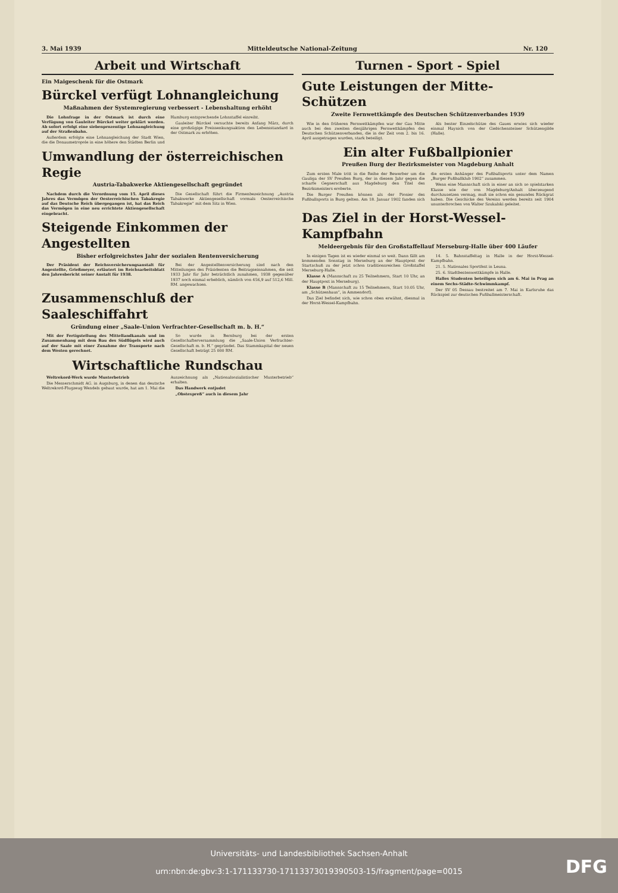3. Mai 1939 Mitteldeutsche National-Zeitung Nr. 120
Arbeit und Wirtschaft
Ein Maigeschenk für die Ostmark
Bürckel verfügt Lohnangleichung
Maßnahmen der Systemregierung verbessert - Lebenshaltung erhöht
Die Lohnfrage in der Ostmark ist durch eine Verfügung von Gauleiter Bürckel weiter geklärt worden. Ab sofort erfolgt eine siebenprozentige Lohnangleichung auf der Straßenbahn.
Außerdem erfolgte eine Lohnangleichung der Stadt Wien, die die Donaumetropole in eine höhere den Städten Berlin und Hamburg entsprechende Lohnstaffel einreiht.
Gauleiter Bürckel versuchte bereits Anfang März, durch eine großzügige Preissenkungsaktion den Lebensstandard in der Ostmark zu erhöhen.
Umwandlung der österreichischen Regie
Austria-Tabakwerke Aktiengesellschaft gegründet
Nachdem durch die Verordnung vom 15. April dieses Jahres das Vermögen der Oesterreichischen Tabakregie auf das Deutsche Reich übergegangen ist, hat das Reich das Vermögen in eine neu errichtete Aktiengesellschaft eingebracht.
Die Gesellschaft führt die Firmenbezeichnung „Austria Tabakwerke Aktiengesellschaft vormals Oesterreichische Tabakregie“ mit dem Sitz in Wien.
Steigende Einkommen der Angestellten
Bisher erfolgreichstes Jahr der sozialen Rentenversicherung
Der Präsident der Reichsversicherungsanstalt für Angestellte, Grießmeyer, erläutert im Reichsarbeitsblatt den Jahresbericht seiner Anstalt für 1938.
Bei der Angestelltenversicherung sind nach den Mitteilungen des Präsidenten die Beitragseinnahmen, die seit 1933 Jahr für Jahr beträchtlich zunahmen, 1938 gegenüber 1937 noch einmal erheblich, nämlich von 456,9 auf 512,6 Mill. RM. angewachsen.
Zusammenschluß der Saaleschiffahrt
Gründung einer „Saale-Union Verfrachter-Gesellschaft m. b. H.“
Mit der Fertigstellung des Mittellandkanals und im Zusammenhang mit dem Bau des Südflügels wird auch auf der Saale mit einer Zunahme der Transporte nach dem Westen gerechnet.
So wurde in Bernburg bei der ersten Gesellschafterversammlung die „Saale-Union Verfrachter-Gesellschaft m. b. H.“ gegründet. Das Stammkapital der neuen Gesellschaft beträgt 25 000 RM.
Wirtschaftliche Rundschau
Weltrekord-Werk wurde Musterbetrieb
Die Messerschmidt AG. in Augsburg, in denen das deutsche Weltrekord-Flugzeug Wendels gebaut wurde, hat am 1. Mai die Auszeichnung als „Nationalsozialistischer Musterbetrieb“ erhalten.
Das Handwerk entjudet
„Obstexpreß“ auch in diesem Jahr
Turnen - Sport - Spiel
Gute Leistungen der Mitte-Schützen
Zweite Fernwettkämpfe des Deutschen Schützenverbandes 1939
Wie in den früheren Fernwettkämpfen war der Gau Mitte auch bei den zweiten diesjährigen Fernwettkämpfen des Deutschen Schützenverbandes, die in der Zeit vom 2. bis 16. April ausgetragen wurden, stark beteiligt.
Als bester Einzelschütze des Gaues erwies sich wieder einmal Haynich von der Giebichensteiner Schützengilde (Halle).
Ein alter Fußballpionier
Preußen Burg der Bezirksmeister von Magdeburg Anhalt
Zum ersten Male tritt in die Reihe der Bewerber um die Gauliga der SV Preußen Burg, der in diesem Jahr gegen die scharfe Gegnerschaft aus Magdeburg den Titel des Bezirksmeisters eroberte.
Die Burger Preußen können als der Pionier des Fußballsports in Burg gelten. Am 18. Januar 1902 fanden sich die ersten Anhänger des Fußballsports unter dem Namen „Burger Fußballklub 1902“ zusammen.
Wenn eine Mannschaft sich in einer an sich so spielstarken Klasse wie der von Magdeburg/Anhalt überzeugend durchzusetzen vermag, muß sie schon ein gesundes Rückgrat haben. Die Geschicke des Vereins werden bereits seit 1904 ununterbrochen von Walter Szukalski geleitet.
Das Ziel in der Horst-Wessel-Kampfbahn
Meldeergebnis für den Großstaffellauf Merseburg-Halle über 400 Läufer
In einigen Tagen ist es wieder einmal so weit. Dann fällt am kommenden Sonntag in Merseburg an der Hauptpost der Startschuß zu der jetzt schon traditionsreichen Großstaffel Merseburg-Halle.
Klasse A (Mannschaft zu 25 Teilnehmern, Start 10 Uhr, an der Hauptpost in Merseburg).
Klasse B (Mannschaft zu 15 Teilnehmern, Start 10.05 Uhr, am „Schützenhaus“, in Ammendorf).
Das Ziel befindet sich, wie schon oben erwähnt, diesmal in der Horst-Wessel-Kampfbahn.
14. 5. Bahnstaffeltag in Halle in der Horst-Wessel-Kampfbahn.
21. 5. Nationales Sportfest in Leuna.
25. 6. Stadtbestenwettkämpfe in Halle.
Halles Studenten beteiligen sich am 6. Mai in Prag an einem Sechs-Städte-Schwimmkampf.
Der SV 05 Dessau bestreitet am 7. Mai in Karlsruhe das Rückspiel zur deutschen Fußballmeisterschaft.
Universitäts- und Landesbibliothek Sachsen-Anhalt
urn:nbn:de:gbv:3:1-171133730-17113373019390503-15/fragment/page=0015
DFG